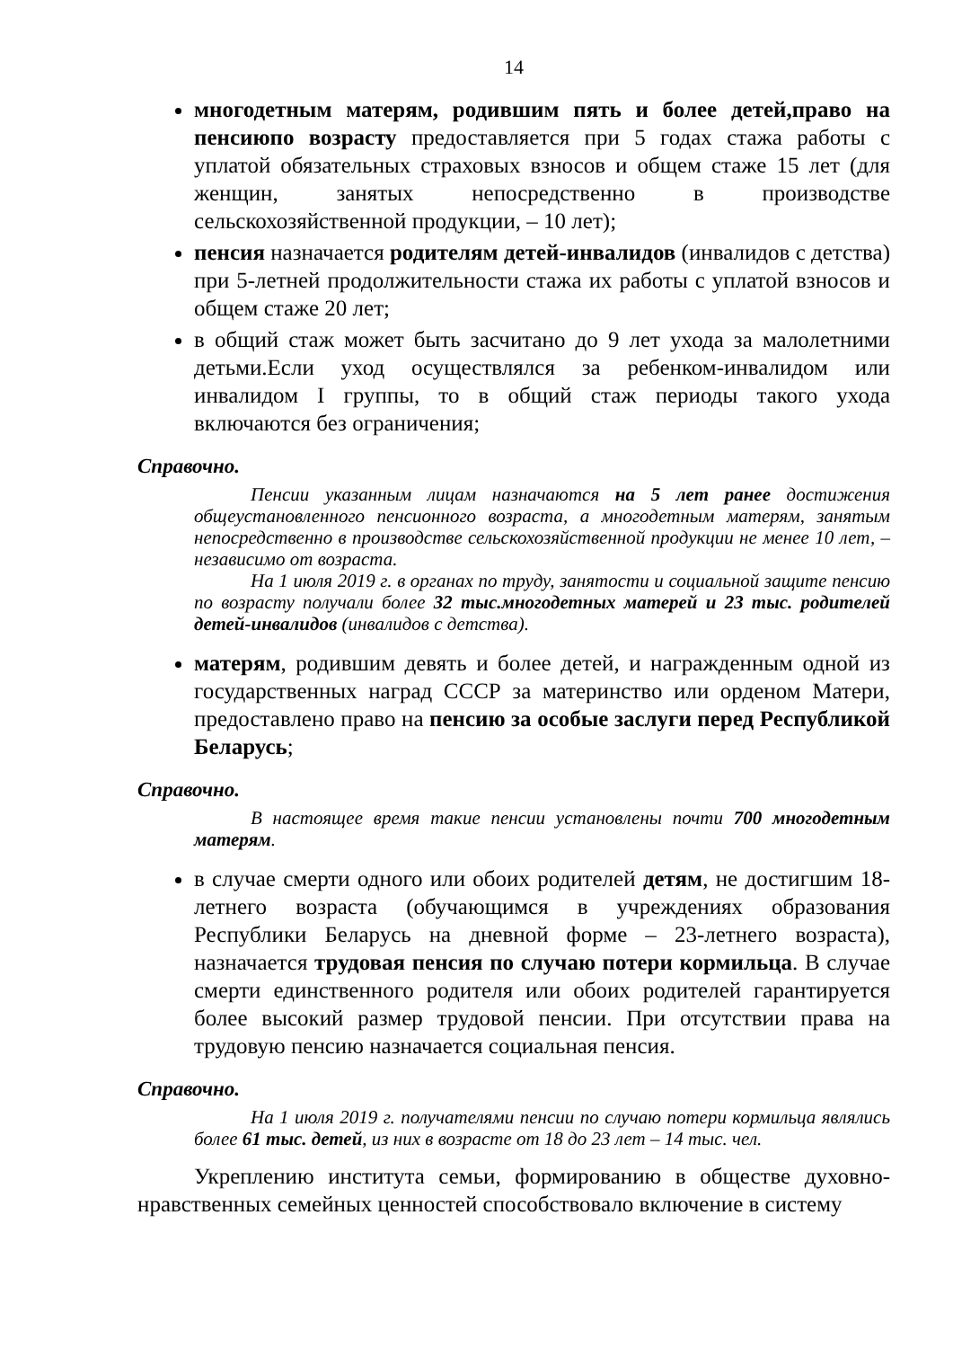14
многодетным матерям, родившим пять и более детей,право на пенсиюпо возрасту предоставляется при 5 годах стажа работы с уплатой обязательных страховых взносов и общем стаже 15 лет (для женщин, занятых непосредственно в производстве сельскохозяйственной продукции, – 10 лет);
пенсия назначается родителям детей-инвалидов (инвалидов с детства) при 5-летней продолжительности стажа их работы с уплатой взносов и общем стаже 20 лет;
в общий стаж может быть засчитано до 9 лет ухода за малолетними детьми.Если уход осуществлялся за ребенком-инвалидом или инвалидом I группы, то в общий стаж периоды такого ухода включаются без ограничения;
Справочно.
Пенсии указанным лицам назначаются на 5 лет ранее достижения общеустановленного пенсионного возраста, а многодетным матерям, занятым непосредственно в производстве сельскохозяйственной продукции не менее 10 лет, – независимо от возраста.
На 1 июля 2019 г. в органах по труду, занятости и социальной защите пенсию по возрасту получали более 32 тыс.многодетных матерей и 23 тыс. родителей детей-инвалидов (инвалидов с детства).
матерям, родившим девять и более детей, и награжденным одной из государственных наград СССР за материнство или орденом Матери, предоставлено право на пенсию за особые заслуги перед Республикой Беларусь;
Справочно.
В настоящее время такие пенсии установлены почти 700 многодетным матерям.
в случае смерти одного или обоих родителей детям, не достигшим 18-летнего возраста (обучающимся в учреждениях образования Республики Беларусь на дневной форме – 23-летнего возраста), назначается трудовая пенсия по случаю потери кормильца. В случае смерти единственного родителя или обоих родителей гарантируется более высокий размер трудовой пенсии. При отсутствии права на трудовую пенсию назначается социальная пенсия.
Справочно.
На 1 июля 2019 г. получателями пенсии по случаю потери кормильца являлись более 61 тыс. детей, из них в возрасте от 18 до 23 лет – 14 тыс. чел.
Укреплению института семьи, формированию в обществе духовно-нравственных семейных ценностей способствовало включение в систему